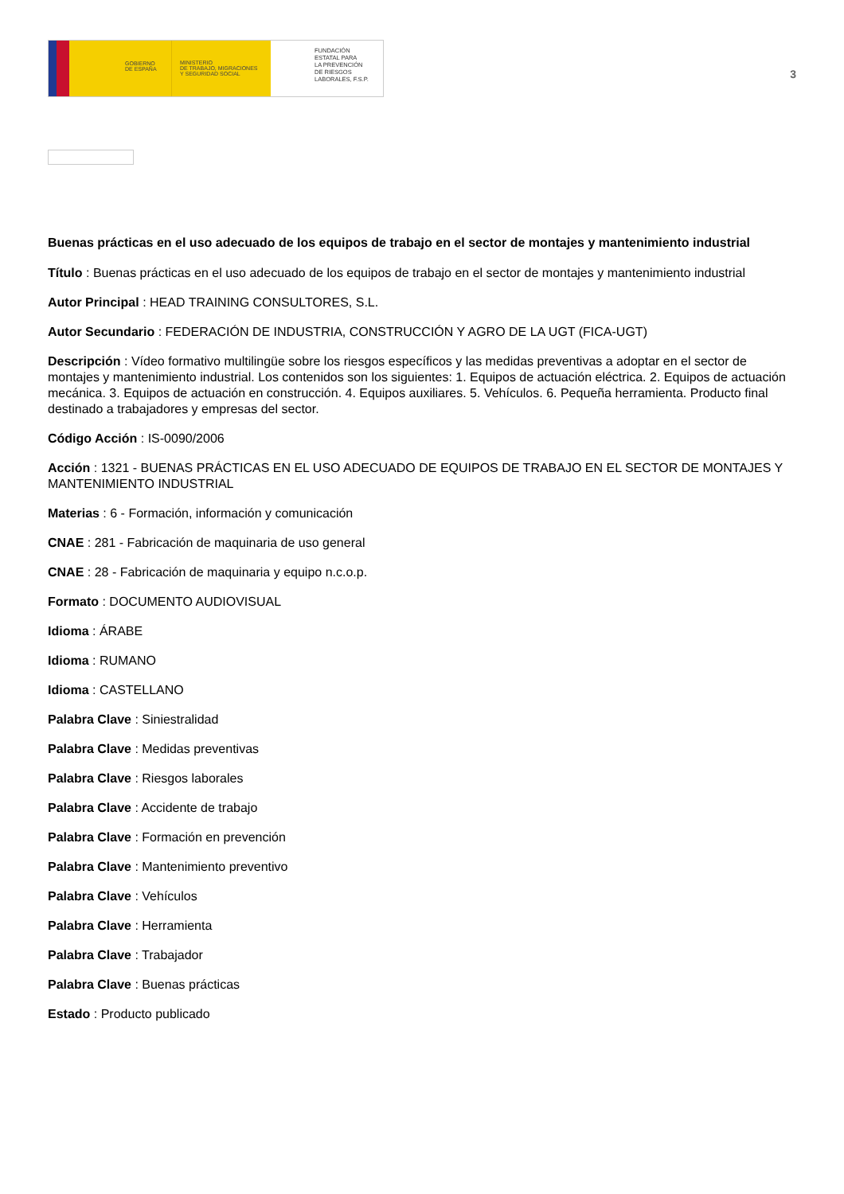GOBIERNO
DE ESPAÑA
MINISTERIO
DE TRABAJO, MIGRACIONES
Y SEGURIDAD SOCIAL
FUNDACIÓN
ESTATAL PARA
LA PREVENCIÓN
DE RIESGOS
LABORALES, F.S.P.
3
Buenas prácticas en el uso adecuado de los equipos de trabajo en el sector de montajes y mantenimiento industrial
Título : Buenas prácticas en el uso adecuado de los equipos de trabajo en el sector de montajes y mantenimiento industrial
Autor Principal : HEAD TRAINING CONSULTORES, S.L.
Autor Secundario : FEDERACIÓN DE INDUSTRIA, CONSTRUCCIÓN Y AGRO DE LA UGT (FICA-UGT)
Descripción : Vídeo formativo multilingüe sobre los riesgos específicos y las medidas preventivas a adoptar en el sector de montajes y mantenimiento industrial. Los contenidos son los siguientes: 1. Equipos de actuación eléctrica. 2. Equipos de actuación mecánica. 3. Equipos de actuación en construcción. 4. Equipos auxiliares. 5. Vehículos. 6. Pequeña herramienta. Producto final destinado a trabajadores y empresas del sector.
Código Acción : IS-0090/2006
Acción : 1321 - BUENAS PRÁCTICAS EN EL USO ADECUADO DE EQUIPOS DE TRABAJO EN EL SECTOR DE MONTAJES Y MANTENIMIENTO INDUSTRIAL
Materias : 6 - Formación, información y comunicación
CNAE : 281 - Fabricación de maquinaria de uso general
CNAE : 28 - Fabricación de maquinaria y equipo n.c.o.p.
Formato : DOCUMENTO AUDIOVISUAL
Idioma : ÁRABE
Idioma : RUMANO
Idioma : CASTELLANO
Palabra Clave : Siniestralidad
Palabra Clave : Medidas preventivas
Palabra Clave : Riesgos laborales
Palabra Clave : Accidente de trabajo
Palabra Clave : Formación en prevención
Palabra Clave : Mantenimiento preventivo
Palabra Clave : Vehículos
Palabra Clave : Herramienta
Palabra Clave : Trabajador
Palabra Clave : Buenas prácticas
Estado : Producto publicado